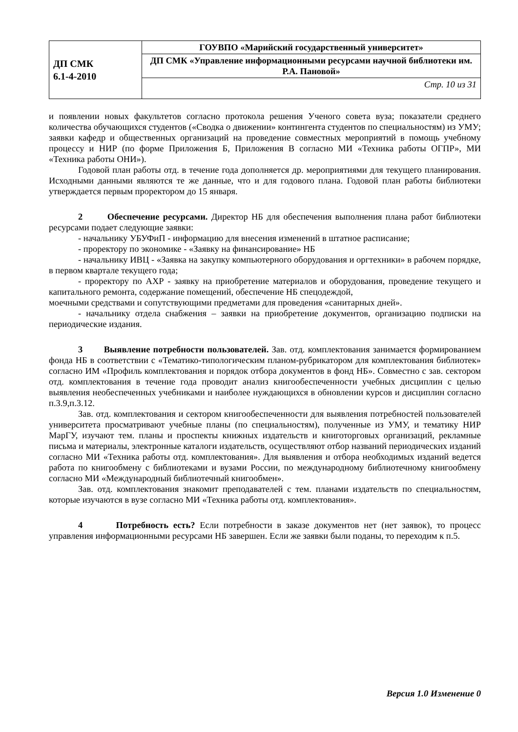| ДП СМК 6.1-4-2010 | ГОУВПО «Марийский государственный университет» |
| | ДП СМК «Управление информационными ресурсами научной библиотеки им. Р.А. Пановой» |
| | Стр. 10 из 31 |
и появлении новых факультетов согласно протокола решения Ученого совета вуза; показатели среднего количества обучающихся студентов («Сводка о движении» контингента студентов по специальностям) из УМУ; заявки кафедр и общественных организаций на проведение совместных мероприятий в помощь учебному процессу и НИР (по форме Приложения Б, Приложения В согласно МИ «Техника работы ОГПР», МИ «Техника работы ОНИ»).
Годовой план работы отд. в течение года дополняется др. мероприятиями для текущего планирования. Исходными данными являются те же данные, что и для годового плана. Годовой план работы библиотеки утверждается первым проректором до 15 января.
2 Обеспечение ресурсами. Директор НБ для обеспечения выполнения плана работ библиотеки ресурсами подает следующие заявки:
- начальнику УБУФиП - информацию для внесения изменений в штатное расписание;
- проректору по экономике - «Заявку на финансирование» НБ
- начальнику ИВЦ - «Заявка на закупку компьютерного оборудования и оргтехники» в рабочем порядке, в первом квартале текущего года;
- проректору по АХР - заявку на приобретение материалов и оборудования, проведение текущего и капитального ремонта, содержание помещений, обеспечение НБ спецодеждой,
моечными средствами и сопутствующими предметами для проведения «санитарных дней».
- начальнику отдела снабжения – заявки на приобретение документов, организацию подписки на периодические издания.
3 Выявление потребности пользователей. Зав. отд. комплектования занимается формированием фонда НБ в соответствии с «Тематико-типологическим планом-рубрикатором для комплектования библиотек» согласно ИМ «Профиль комплектования и порядок отбора документов в фонд НБ». Совместно с зав. сектором отд. комплектования в течение года проводит анализ книгообеспеченности учебных дисциплин с целью выявления необеспеченных учебниками и наиболее нуждающихся в обновлении курсов и дисциплин согласно п.3.9,п.3.12.
Зав. отд. комплектования и сектором книгообеспеченности для выявления потребностей пользователей университета просматривают учебные планы (по специальностям), полученные из УМУ, и тематику НИР МарГУ, изучают тем. планы и проспекты книжных издательств и книготорговых организаций, рекламные письма и материалы, электронные каталоги издательств, осуществляют отбор названий периодических изданий согласно МИ «Техника работы отд. комплектования». Для выявления и отбора необходимых изданий ведется работа по книгообмену с библиотеками и вузами России, по международному библиотечному книгообмену согласно МИ «Международный библиотечный книгообмен».
Зав. отд. комплектования знакомит преподавателей с тем. планами издательств по специальностям, которые изучаются в вузе согласно МИ «Техника работы отд. комплектования».
4 Потребность есть? Если потребности в заказе документов нет (нет заявок), то процесс управления информационными ресурсами НБ завершен. Если же заявки были поданы, то переходим к п.5.
Версия 1.0 Изменение 0